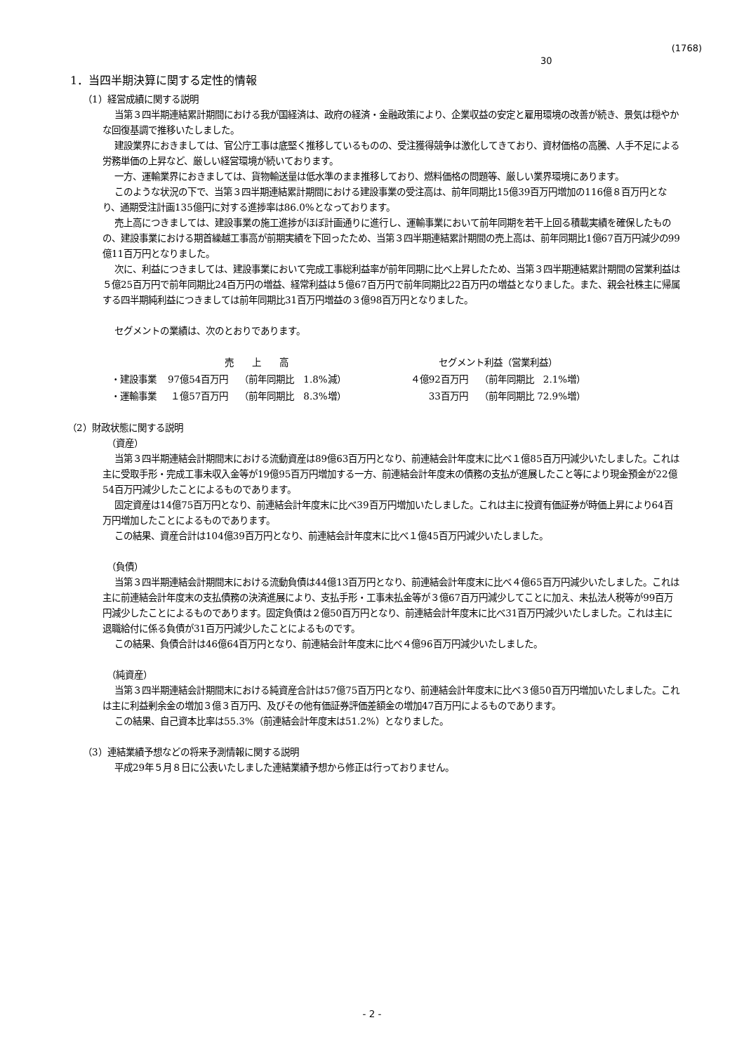(1768)
30
1．当四半期決算に関する定性的情報
（1）経営成績に関する説明
当第３四半期連結累計期間における我が国経済は、政府の経済・金融政策により、企業収益の安定と雇用環境の改善が続き、景気は穏やかな回復基調で推移いたしました。
建設業界におきましては、官公庁工事は底堅く推移しているものの、受注獲得競争は激化してきており、資材価格の高騰、人手不足による労務単価の上昇など、厳しい経営環境が続いております。
一方、運輸業界におきましては、貨物輸送量は低水準のまま推移しており、燃料価格の問題等、厳しい業界環境にあります。
このような状況の下で、当第３四半期連結累計期間における建設事業の受注高は、前年同期比15億39百万円増加の116億８百万円となり、通期受注計画135億円に対する進捗率は86.0%となっております。
売上高につきましては、建設事業の施工進捗がほぼ計画通りに進行し、運輸事業において前年同期を若干上回る積載実績を確保したものの、建設事業における期首繰越工事高が前期実績を下回ったため、当第３四半期連結累計期間の売上高は、前年同期比1億67百万円減少の99億11百万円となりました。
次に、利益につきましては、建設事業において完成工事総利益率が前年同期に比べ上昇したため、当第３四半期連結累計期間の営業利益は５億25百万円で前年同期比24百万円の増益、経常利益は５億67百万円で前年同期比22百万円の増益となりました。また、親会社株主に帰属する四半期純利益につきましては前年同期比31百万円増益の３億98百万円となりました。
セグメントの業績は、次のとおりであります。
| | 売 上 高 | | | セグメント利益（営業利益） | |
| --- | --- | --- | --- | --- | --- |
| ・建設事業 | 97億54百万円 | （前年同期比 1.8%減） | | ４億92百万円 | （前年同期比 2.1%増） |
| ・運輸事業 | １億57百万円 | （前年同期比 8.3%増） | | 33百万円 | （前年同期比 72.9%増） |
（2）財政状態に関する説明
（資産）
当第３四半期連結会計期間末における流動資産は89億63百万円となり、前連結会計年度末に比べ１億85百万円減少いたしました。これは主に受取手形・完成工事未収入金等が19億95百万円増加する一方、前連結会計年度末の債務の支払が進展したこと等により現金預金が22億54百万円減少したことによるものであります。
固定資産は14億75百万円となり、前連結会計年度末に比べ39百万円増加いたしました。これは主に投資有価証券が時価上昇により64百万円増加したことによるものであります。
この結果、資産合計は104億39百万円となり、前連結会計年度末に比べ１億45百万円減少いたしました。
（負債）
当第３四半期連結会計期間末における流動負債は44億13百万円となり、前連結会計年度末に比べ４億65百万円減少いたしました。これは主に前連結会計年度末の支払債務の決済進展により、支払手形・工事未払金等が３億67百万円減少してことに加え、未払法人税等が99百万円減少したことによるものであります。固定負債は２億50百万円となり、前連結会計年度末に比べ31百万円減少いたしました。これは主に退職給付に係る負債が31百万円減少したことによるものです。
この結果、負債合計は46億64百万円となり、前連結会計年度末に比べ４億96百万円減少いたしました。
（純資産）
当第３四半期連結会計期間末における純資産合計は57億75百万円となり、前連結会計年度末に比べ３億50百万円増加いたしました。これは主に利益剰余金の増加３億３百万円、及びその他有価証券評価差額金の増加47百万円によるものであります。
この結果、自己資本比率は55.3%（前連結会計年度末は51.2%）となりました。
（3）連結業績予想などの将来予測情報に関する説明
平成29年５月８日に公表いたしました連結業績予想から修正は行っておりません。
- 2 -